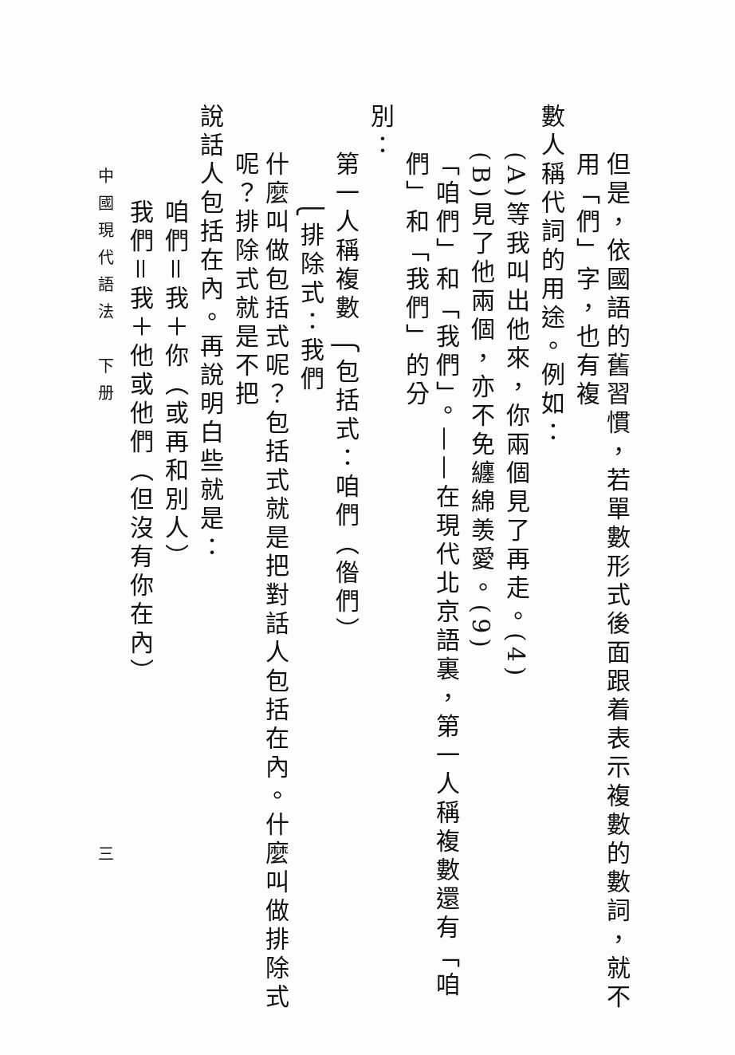但是，依國語的舊習慣，若單數形式後面跟着表示複數的數詞，就不用「們」字，也有複
數人稱代詞的用途。例如：
(A)等我叫出他來，你兩個見了再走。(4)
(B)見了他兩個，亦不免纏綿羡愛。(9)
「咱們」和「我們」。——在現代北京語裏，第一人稱複數還有「咱們」和「我們」的分
別：
第一人稱複數 ⎧包括式：咱們（偺們）
⎩排除式：我們
什麼叫做包括式呢？包括式就是把對話人包括在內。什麼叫做排除式呢？排除式就是不把
說話人包括在內。再說明白些就是：
咱們＝我＋你（或再和別人）
我們＝我＋他或他們（但沒有你在內）
中國現代語法　下册　　　　　　　　　　　　　　　　三